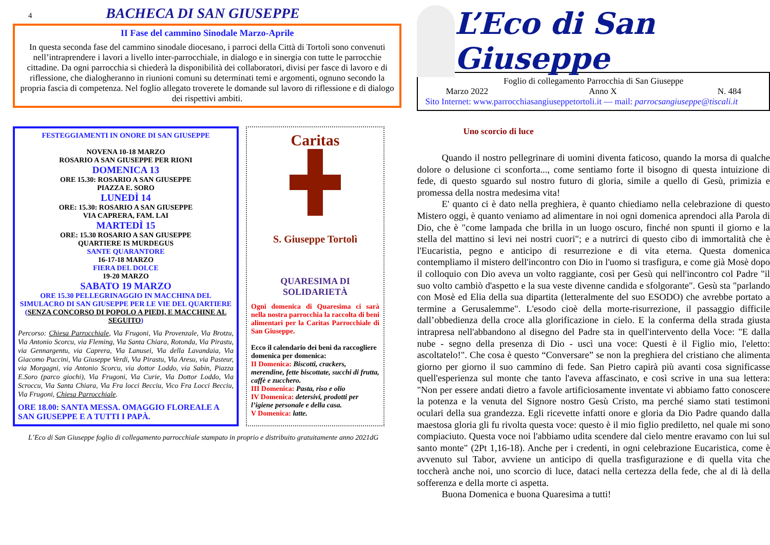4
BACHECA DI SAN GIUSEPPE
II Fase del cammino Sinodale Marzo-Aprile
In questa seconda fase del cammino sinodale diocesano, i parroci della Città di Tortolì sono convenuti nell’intraprendere i lavori a livello inter-parrocchiale, in dialogo e in sinergia con tutte le parrocchie cittadine. Da ogni parrocchia si chiederà la disponibilità dei collaboratori, divisi per fasce di lavoro e di riflessione, che dialogheranno in riunioni comuni su determinati temi e argomenti, ognuno secondo la propria fascia di competenza. Nel foglio allegato troverete le domande sul lavoro di riflessione e di dialogo dei rispettivi ambiti.
FESTEGGIAMENTI IN ONORE DI SAN GIUSEPPE
NOVENA 10-18 MARZO
ROSARIO A SAN GIUSEPPE PER RIONI
DOMENICA 13
ORE 15.30: ROSARIO A SAN GIUSEPPE
PIAZZA E. SORO
LUNEDÌ 14
ORE: 15.30: ROSARIO A SAN GIUSEPPE
VIA CAPRERA, FAM. LAI
MARTEDÌ 15
ORE: 15.30 ROSARIO A SAN GIUSEPPE
QUARTIERE IS MURDEGUS
SANTE QUARANTORE
16-17-18 MARZO
FIERA DEL DOLCE
19-20 MARZO
SABATO 19 MARZO
ORE 15.30 PELLEGRINAGGIO IN MACCHINA DEL SIMULACRO DI SAN GIUSEPPE PER LE VIE DEL QUARTIERE (SENZA CONCORSO DI POPOLO A PIEDI, E MACCHINE AL SEGUITO)
Percorso: Chiesa Parrocchiale, Via Frugoni, Via Provenzale, Via Brotzu, Via Antonio Scorcu, via Fleming, Via Santa Chiara, Rotonda, Via Pirastu, via Gennargentu, via Caprera, Via Lanusei, Via della Lavandaia, Via Giacomo Puccini, Via Giuseppe Verdi, Via Pirastu, Via Aresu, via Pasteur, via Morgagni, via Antonio Scorcu, via dottor Loddo, via Sabin, Piazza E.Soro (parco giochi), Via Frugoni, Via Curie, Via Dottor Loddo, Via Scroccu, Via Santa Chiara, Via Fra locci Becciu, Vico Fra Locci Becciu, Via Frugoni, Chiesa Parrocchiale.
ORE 18.00: SANTA MESSA. OMAGGIO FLOREALE A SAN GIUSEPPE E A TUTTI I PAPÀ.
Caritas
S. Giuseppe Tortolì
QUARESIMA DI SOLIDARIETÀ
Ogni domenica di Quaresima ci sarà nella nostra parrocchia la raccolta di beni alimentari per la Caritas Parrocchiale di San Giuseppe.
Ecco il calendario dei beni da raccogliere domenica per domenica:
II Domenica: Biscotti, crackers, merendine, fette biscottate, succhi di frutta, caffè e zucchero.
III Domenica: Pasta, riso e olio
IV Domenica: detersivi, prodotti per l’igiene personale e della casa.
V Domenica: latte.
L’Eco di San Giuseppe foglio di collegamento parrocchiale stampato in proprio e distribuito gratuitamente anno 2021dG
L’Eco di San Giuseppe
Foglio di collegamento Parrocchia di San Giuseppe
Marzo 2022 Anno X N. 484
Sito Internet: www.parrocchiasangiuseppetortoli.it — mail: parrocsangiuseppe@tiscali.it
Uno scorcio di luce
Quando il nostro pellegrinare di uomini diventa faticoso, quando la morsa di qualche dolore o delusione ci sconforta..., come sentiamo forte il bisogno di questa intuizione di fede, di questo sguardo sul nostro futuro di gloria, simile a quello di Gesù, primizia e promessa della nostra medesima vita!
E' quanto ci è dato nella preghiera, è quanto chiediamo nella celebrazione di questo Mistero oggi, è quanto veniamo ad alimentare in noi ogni domenica aprendoci alla Parola di Dio, che è "come lampada che brilla in un luogo oscuro, finché non spunti il giorno e la stella del mattino si levi nei nostri cuori"; e a nutrirci di questo cibo di immortalità che è l'Eucaristia, pegno e anticipo di resurrezione e di vita eterna. Questa domenica contempliamo il mistero dell'incontro con Dio in l'uomo si trasfigura, e come già Mosè dopo il colloquio con Dio aveva un volto raggiante, così per Gesù qui nell'incontro col Padre "il suo volto cambiò d'aspetto e la sua veste divenne candida e sfolgorante". Gesù sta "parlando con Mosè ed Elia della sua dipartita (letteralmente del suo ESODO) che avrebbe portato a termine a Gerusalemme". L'esodo cioè della morte-risurrezione, il passaggio difficile dall’obbedienza della croce alla glorificazione in cielo. E la conferma della strada giusta intrapresa nell'abbandono al disegno del Padre sta in quell'intervento della Voce: "E dalla nube - segno della presenza di Dio - uscì una voce: Questi è il Figlio mio, l'eletto: ascoltatelo!". Che cosa è questo “Conversare” se non la preghiera del cristiano che alimenta giorno per giorno il suo cammino di fede. San Pietro capirà più avanti cosa significasse quell'esperienza sul monte che tanto l'aveva affascinato, e così scrive in una sua lettera: "Non per essere andati dietro a favole artificiosamente inventate vi abbiamo fatto conoscere la potenza e la venuta del Signore nostro Gesù Cristo, ma perché siamo stati testimoni oculari della sua grandezza. Egli ricevette infatti onore e gloria da Dio Padre quando dalla maestosa gloria gli fu rivolta questa voce: questo è il mio figlio prediletto, nel quale mi sono compiaciuto. Questa voce noi l'abbiamo udita scendere dal cielo mentre eravamo con lui sul santo monte" (2Pt 1,16-18). Anche per i credenti, in ogni celebrazione Eucaristica, come è avvenuto sul Tabor, avviene un anticipo di quella trasfigurazione e di quella vita che toccherà anche noi, uno scorcio di luce, dataci nella certezza della fede, che al di là della sofferenza e della morte ci aspetta.
Buona Domenica e buona Quaresima a tutti!